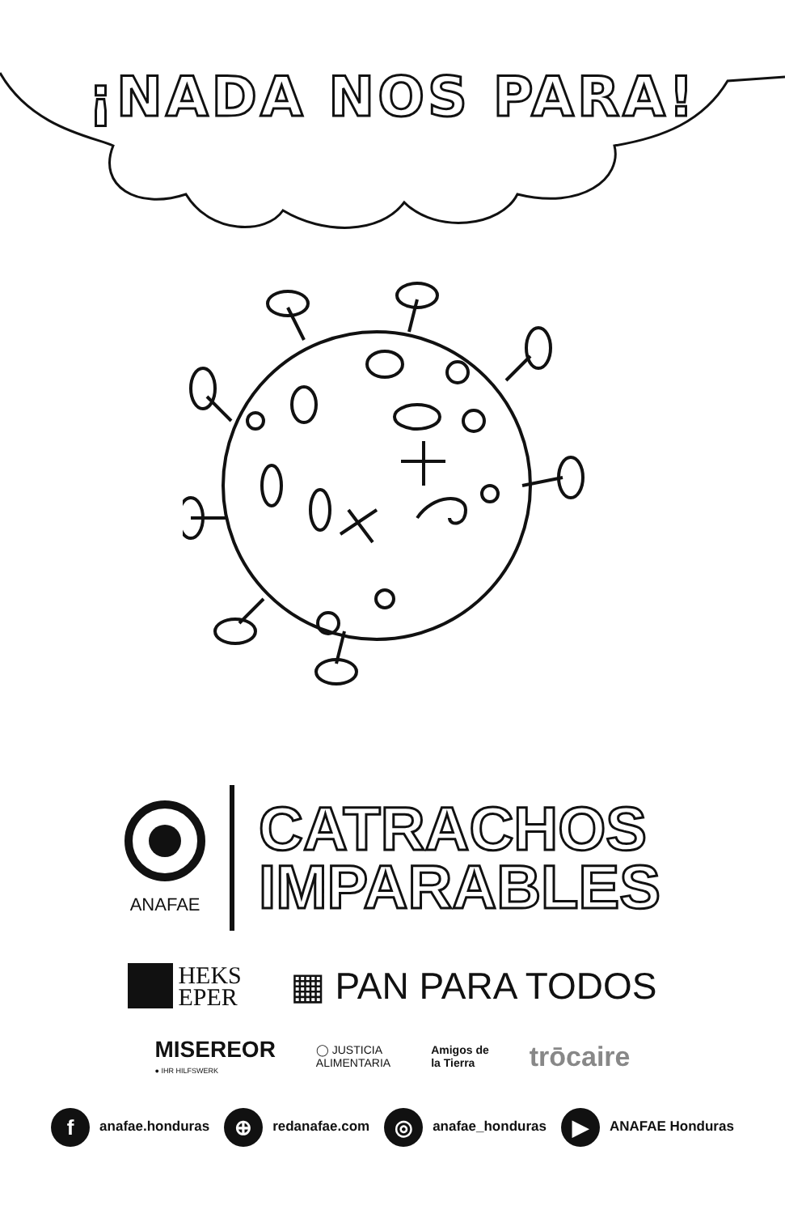¡NADA NOS PARA!
ANAFAE
CATRACHOS
IMPARABLES
HEKS
EPER
▦ PAN PARA TODOS
MISEREOR
● IHR HILFSWERK
◯ JUSTICIA
ALIMENTARIA
Amigos de
la Tierra
trōcaire
fanafae.honduras
⊕ redanafae.com
◎ anafae_honduras
▶ ANAFAE Honduras